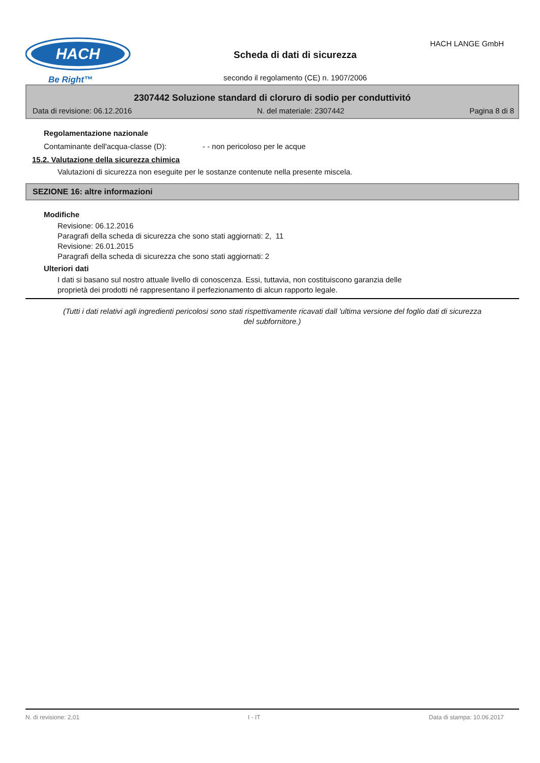HACH
Be Right™
HACH LANGE GmbH
Scheda di dati di sicurezza
secondo il regolamento (CE) n. 1907/2006
2307442 Soluzione standard di cloruro di sodio per conduttivitó
Data di revisione: 06.12.2016 N. del materiale: 2307442 Pagina 8 di 8
Regolamentazione nazionale
Contaminante dell'acqua-classe (D): - - non pericoloso per le acque
15.2. Valutazione della sicurezza chimica
Valutazioni di sicurezza non eseguite per le sostanze contenute nella presente miscela.
SEZIONE 16: altre informazioni
Modifiche
Revisione: 06.12.2016
Paragrafi della scheda di sicurezza che sono stati aggiornati: 2, 11
Revisione: 26.01.2015
Paragrafi della scheda di sicurezza che sono stati aggiornati: 2
Ulteriori dati
I dati si basano sul nostro attuale livello di conoscenza. Essi, tuttavia, non costituiscono garanzia delle
proprietà dei prodotti né rappresentano il perfezionamento di alcun rapporto legale.
(Tutti i dati relativi agli ingredienti pericolosi sono stati rispettivamente ricavati dall 'ultima versione del foglio dati di sicurezza del subfornitore.)
N. di revisione: 2,01 I - IT Data di stampa: 10.06.2017